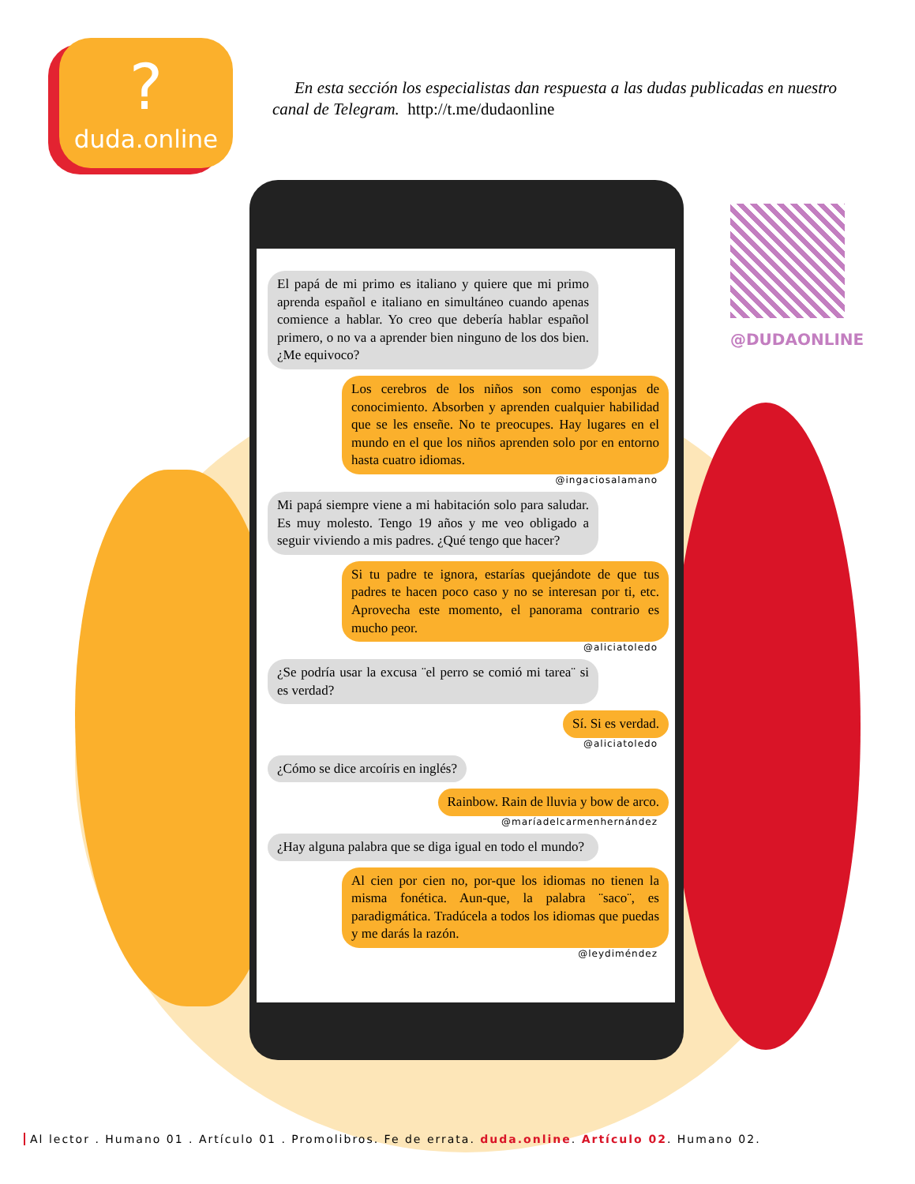?
duda.online
En esta sección los especialistas dan respuesta a las dudas publicadas en nuestro canal de Telegram. http://t.me/dudaonline
@DUDAONLINE
El papá de mi primo es italiano y quiere que mi primo aprenda español e italiano en simultáneo cuando apenas comience a hablar. Yo creo que debería hablar español primero, o no va a aprender bien ninguno de los dos bien. ¿Me equivoco?
Los cerebros de los niños son como esponjas de conocimiento. Absorben y aprenden cualquier habilidad que se les enseñe. No te preocupes. Hay lugares en el mundo en el que los niños aprenden solo por en entorno hasta cuatro idiomas.
@ingaciosalamano
Mi papá siempre viene a mi habitación solo para saludar. Es muy molesto. Tengo 19 años y me veo obligado a seguir viviendo a mis padres. ¿Qué tengo que hacer?
Si tu padre te ignora, estarías quejándote de que tus padres te hacen poco caso y no se interesan por ti, etc. Aprovecha este momento, el panorama contrario es mucho peor.
@aliciatoledo
¿Se podría usar la excusa ¨el perro se comió mi tarea¨ si es verdad?
Sí. Si es verdad.
@aliciatoledo
¿Cómo se dice arcoíris en inglés?
Rainbow. Rain de lluvia y bow de arco.
@maríadelcarmenhernández
¿Hay alguna palabra que se diga igual en todo el mundo?
Al cien por cien no, por-que los idiomas no tienen la misma fonética. Aun-que, la palabra ¨saco¨, es paradigmática. Tradúcela a todos los idiomas que puedas y me darás la razón.
@leydiméndez
Al lector . Humano 01 . Artículo 01 . Promolibros. Fe de errata. duda.online. Artículo 02. Humano 02.